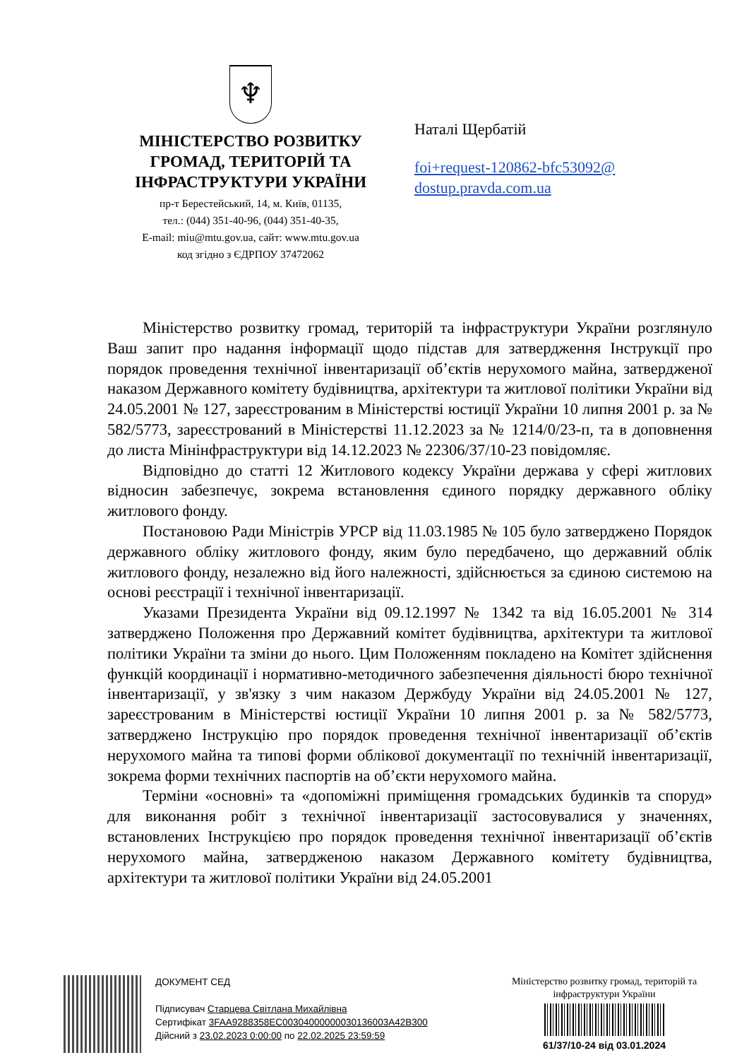♆
МІНІСТЕРСТВО РОЗВИТКУ
ГРОМАД, ТЕРИТОРІЙ ТА
ІНФРАСТРУКТУРИ УКРАЇНИ
пр-т Берестейський, 14, м. Київ, 01135,
тел.: (044) 351-40-96, (044) 351-40-35,
E-mail: miu@mtu.gov.ua, сайт: www.mtu.gov.ua
код згідно з ЄДРПОУ 37472062
Наталі Щербатій
foi+request-120862-bfc53092@
dostup.pravda.com.ua
Міністерство розвитку громад, територій та інфраструктури України розглянуло Ваш запит про надання інформації щодо підстав для затвердження Інструкції про порядок проведення технічної інвентаризації об’єктів нерухомого майна, затвердженої наказом Державного комітету будівництва, архітектури та житлової політики України від 24.05.2001 № 127, зареєстрованим в Міністерстві юстиції України 10 липня 2001 р. за № 582/5773, зареєстрований в Міністерстві 11.12.2023 за № 1214/0/23-п, та в доповнення до листа Мінінфраструктури від 14.12.2023 № 22306/37/10-23 повідомляє.
Відповідно до статті 12 Житлового кодексу України держава у сфері житлових відносин забезпечує, зокрема встановлення єдиного порядку державного обліку житлового фонду.
Постановою Ради Міністрів УРСР від 11.03.1985 № 105 було затверджено Порядок державного обліку житлового фонду, яким було передбачено, що державний облік житлового фонду, незалежно від його належності, здійснюється за єдиною системою на основі реєстрації і технічної інвентаризації.
Указами Президента України від 09.12.1997 № 1342 та від 16.05.2001 № 314 затверджено Положення про Державний комітет будівництва, архітектури та житлової політики України та зміни до нього. Цим Положенням покладено на Комітет здійснення функцій координації і нормативно-методичного забезпечення діяльності бюро технічної інвентаризації, у зв'язку з чим наказом Держбуду України від 24.05.2001 № 127, зареєстрованим в Міністерстві юстиції України 10 липня 2001 р. за № 582/5773, затверджено Інструкцію про порядок проведення технічної інвентаризації об’єктів нерухомого майна та типові форми облікової документації по технічній інвентаризації, зокрема форми технічних паспортів на об’єкти нерухомого майна.
Терміни «основні» та «допоміжні приміщення громадських будинків та споруд» для виконання робіт з технічної інвентаризації застосовувалися у значеннях, встановлених Інструкцією про порядок проведення технічної інвентаризації об’єктів нерухомого майна, затвердженою наказом Державного комітету будівництва, архітектури та житлової політики України від 24.05.2001
ДОКУМЕНТ СЕД
Підписувач Старцева Світлана Михайлівна
Сертифікат 3FAA9288358EC00304000000030136003A42B300
Дійсний з 23.02.2023 0:00:00 по 22.02.2025 23:59:59
Міністерство розвитку громад, територій та інфраструктури України
61/37/10-24 від 03.01.2024